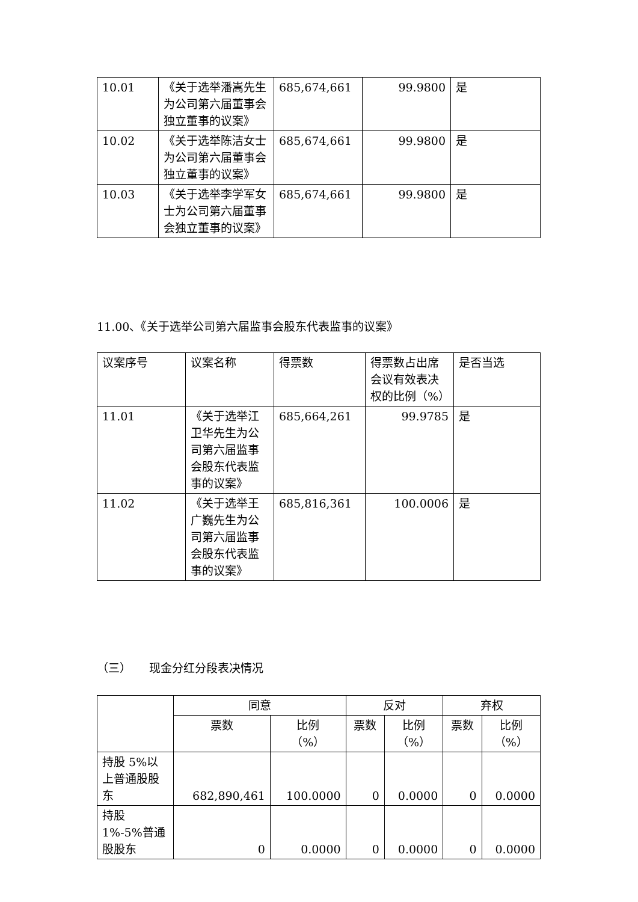| 10.01 | 《关于选举潘嵩先生为公司第六届董事会独立董事的议案》 | 685,674,661 | 99.9800 | 是 |
| 10.02 | 《关于选举陈洁女士为公司第六届董事会独立董事的议案》 | 685,674,661 | 99.9800 | 是 |
| 10.03 | 《关于选举李学军女士为公司第六届董事会独立董事的议案》 | 685,674,661 | 99.9800 | 是 |
11.00、《关于选举公司第六届监事会股东代表监事的议案》
| 议案序号 | 议案名称 | 得票数 | 得票数占出席会议有效表决权的比例（%） | 是否当选 |
| --- | --- | --- | --- | --- |
| 11.01 | 《关于选举江卫华先生为公司第六届监事会股东代表监事的议案》 | 685,664,261 | 99.9785 | 是 |
| 11.02 | 《关于选举王广巍先生为公司第六届监事会股东代表监事的议案》 | 685,816,361 | 100.0006 | 是 |
（三） 现金分红分段表决情况
| | 同意 | | 反对 | | 弃权 | |
| | 票数 | 比例 （%） | 票数 | 比例 （%） | 票数 | 比例 （%） |
| 持股 5%以上普通股股东 | 682,890,461 | 100.0000 | 0 | 0.0000 | 0 | 0.0000 |
| 持股 1%-5%普通股股东 | 0 | 0.0000 | 0 | 0.0000 | 0 | 0.0000 |